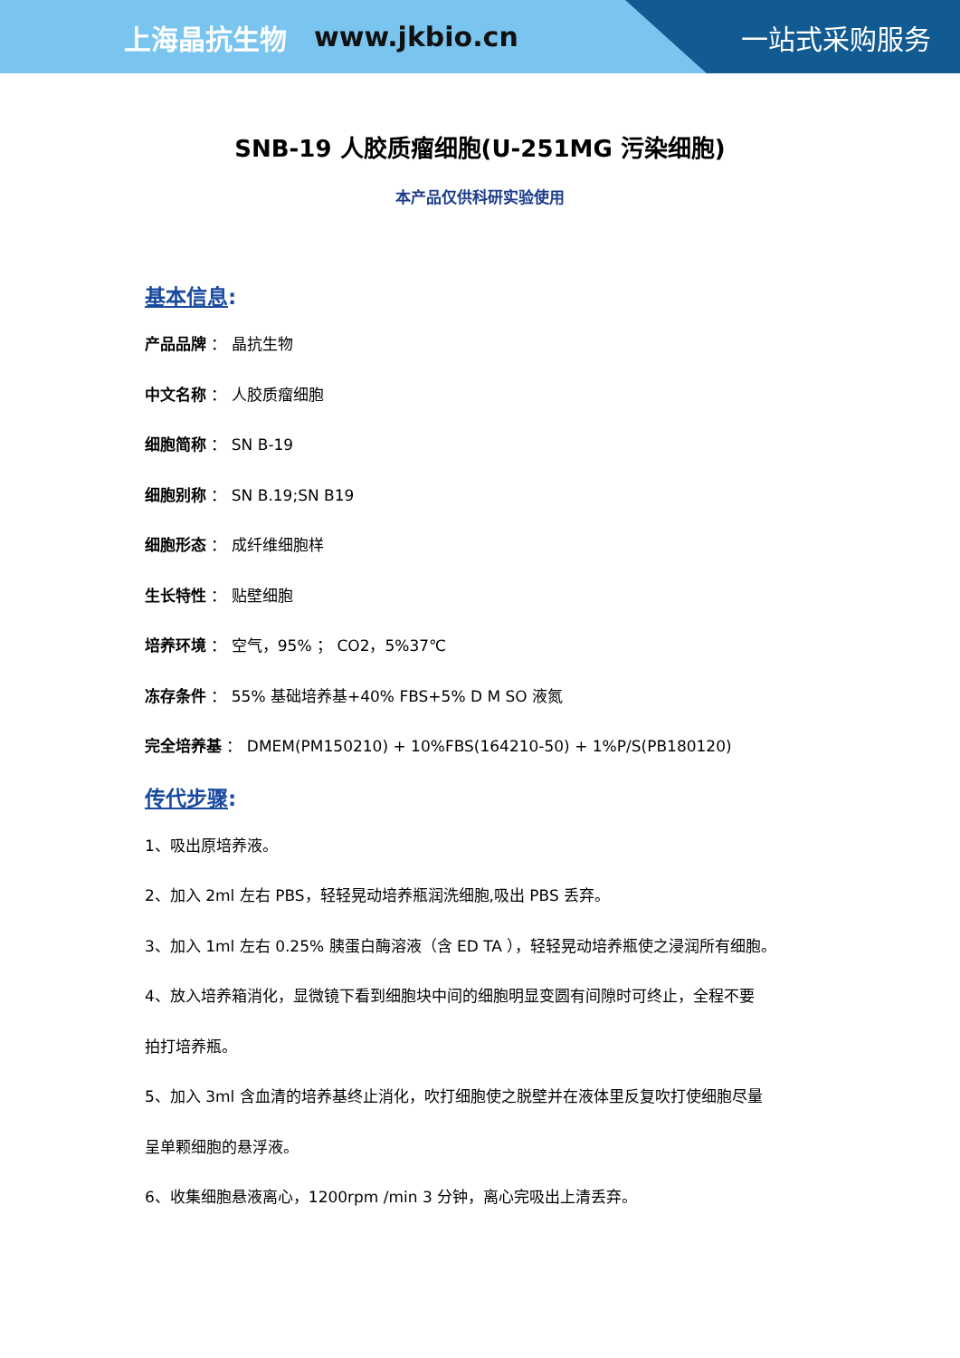上海晶抗生物 www.jkbio.cn 一站式采购服务
SNB-19 人胶质瘤细胞(U-251MG 污染细胞)
本产品仅供科研实验使用
基本信息:
产品品牌 ： 晶抗生物
中文名称 ： 人胶质瘤细胞
细胞简称 ： SN B-19
细胞别称 ： SN B.19;SN B19
细胞形态 ： 成纤维细胞样
生长特性 ： 贴壁细胞
培养环境 ： 空气，95% ； CO2，5%37℃
冻存条件 ： 55% 基础培养基+40% FBS+5% D M SO 液氮
完全培养基 ： DMEM(PM150210) + 10%FBS(164210-50) + 1%P/S(PB180120)
传代步骤:
1、吸出原培养液。
2、加入 2ml 左右 PBS，轻轻晃动培养瓶润洗细胞,吸出 PBS 丢弃。
3、加入 1ml 左右 0.25% 胰蛋白酶溶液（含 ED TA ），轻轻晃动培养瓶使之浸润所有细胞。
4、放入培养箱消化，显微镜下看到细胞块中间的细胞明显变圆有间隙时可终止，全程不要
拍打培养瓶。
5、加入 3ml 含血清的培养基终止消化，吹打细胞使之脱壁并在液体里反复吹打使细胞尽量
呈单颗细胞的悬浮液。
6、收集细胞悬液离心，1200rpm /min 3 分钟，离心完吸出上清丢弃。